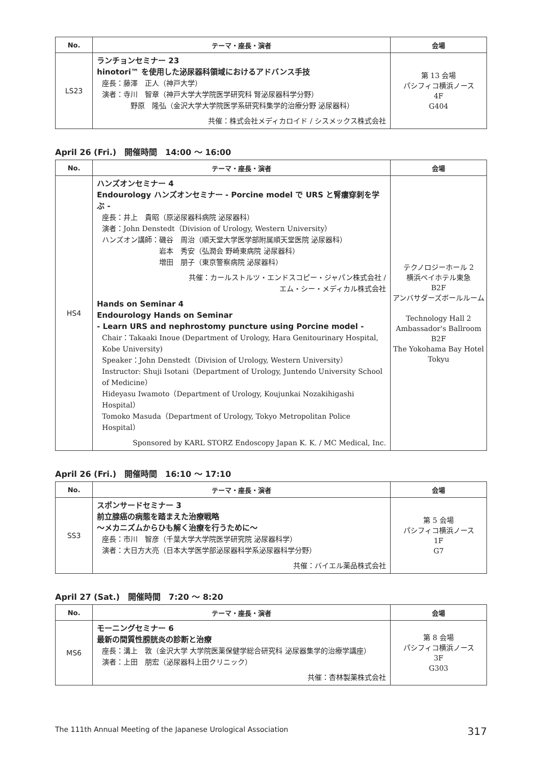| No. | テーマ・座長・演者 | 会場 |
| --- | --- | --- |
| LS23 | ランチョンセミナー 23 hinotori™ を使用した泌尿器科領域におけるアドバンス手技 座長：藤澤 正人（神戸大学） 演者：寺川 智章（神戸大学大学院医学研究科 腎泌尿器科学分野） 野原 隆弘（金沢大学大学院医学系研究科集学的治療分野 泌尿器科） 共催：株式会社メディカロイド / シスメックス株式会社 | 第 13 会場 パシフィコ横浜ノース 4F G404 |
April 26 (Fri.)　開催時間　14:00 〜 16:00
| No. | テーマ・座長・演者 | 会場 |
| --- | --- | --- |
| HS4 | ハンズオンセミナー 4 Endourology ハンズオンセミナー - Porcine model で URS と腎瘻穿刺を学ぶ - 座長：井上 貴昭（原泌尿器科病院 泌尿器科） 演者：John Denstedt（Division of Urology, Western University） ハンズオン講師：磯谷 周治（順天堂大学医学部附属順天堂医院 泌尿器科） 岩本 秀安（弘潤会 野崎東病院 泌尿器科） 増田 朋子（東京警察病院 泌尿器科） 共催：カールストルツ・エンドスコピー・ジャパン株式会社 / エム・シー・メディカル株式会社 Hands on Seminar 4 Endourology Hands on Seminar - Learn URS and nephrostomy puncture using Porcine model - Chair：Takaaki Inoue (Department of Urology, Hara Genitourinary Hospital, Kobe University) Speaker：John Denstedt（Division of Urology, Western University） Instructor: Shuji Isotani（Department of Urology, Juntendo University School of Medicine） Hideyasu Iwamoto（Department of Urology, Koujunkai Nozakihigashi Hospital） Tomoko Masuda（Department of Urology, Tokyo Metropolitan Police Hospital） Sponsored by KARL STORZ Endoscopy Japan K. K. / MC Medical, Inc. | テクノロジーホール 2 横浜ベイホテル東急 B2F アンバサダーズボールルーム Technology Hall 2 Ambassador's Ballroom B2F The Yokohama Bay Hotel Tokyu |
April 26 (Fri.)　開催時間　16:10 〜 17:10
| No. | テーマ・座長・演者 | 会場 |
| --- | --- | --- |
| SS3 | スポンサードセミナー 3 前立腺癌の病態を踏まえた治療戦略 〜メカニズムからひも解く治療を行うために〜 座長：市川 智彦（千葉大学大学院医学研究院 泌尿器科学） 演者：大日方大亮（日本大学医学部泌尿器科学系泌尿器科学分野） 共催：バイエル薬品株式会社 | 第 5 会場 パシフィコ横浜ノース 1F G7 |
April 27 (Sat.)　開催時間　7:20 〜 8:20
| No. | テーマ・座長・演者 | 会場 |
| --- | --- | --- |
| MS6 | モーニングセミナー 6 最新の間質性膀胱炎の診断と治療 座長：溝上 敦（金沢大学 大学院医薬保健学総合研究科 泌尿器集学的治療学講座） 演者：上田 朋宏（泌尿器科上田クリニック） 共催：杏林製薬株式会社 | 第 8 会場 パシフィコ横浜ノース 3F G303 |
The 111th Annual Meeting of the Japanese Urological Association 317